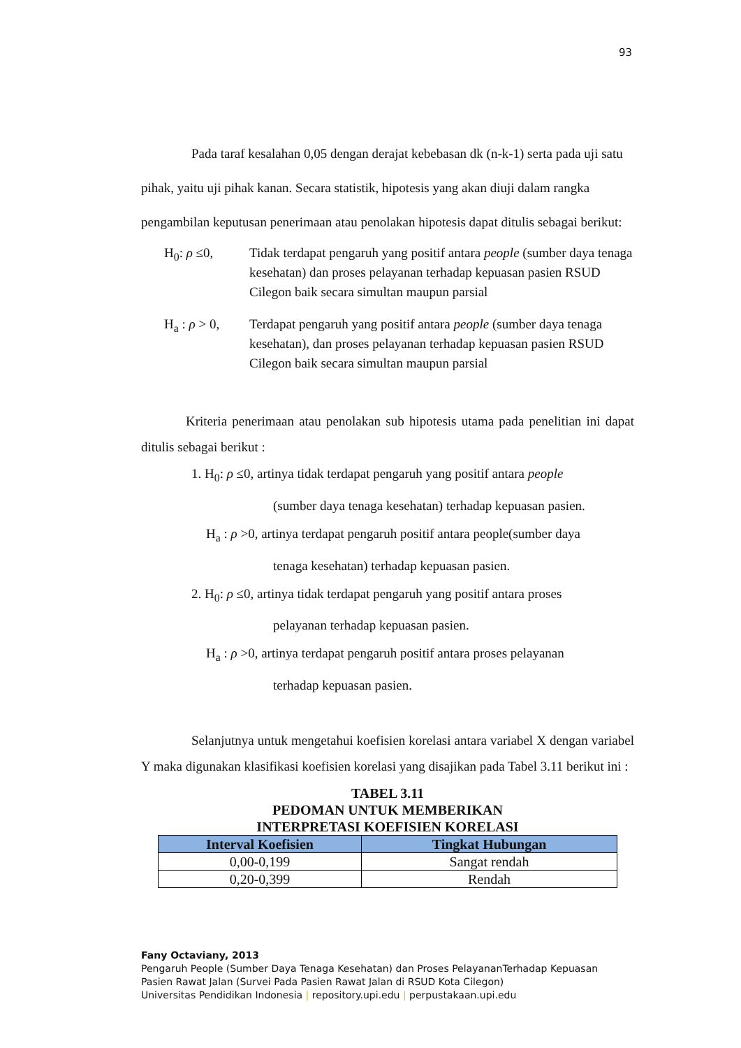93
Pada taraf kesalahan 0,05 dengan derajat kebebasan dk (n-k-1) serta pada uji satu pihak, yaitu uji pihak kanan. Secara statistik, hipotesis yang akan diuji dalam rangka pengambilan keputusan penerimaan atau penolakan hipotesis dapat ditulis sebagai berikut:
H<sub>0</sub>: ρ ≤0, Tidak terdapat pengaruh yang positif antara people (sumber daya tenaga kesehatan) dan proses pelayanan terhadap kepuasan pasien RSUD Cilegon baik secara simultan maupun parsial
H<sub>a</sub> : ρ > 0,
Terdapat pengaruh yang positif antara people (sumber daya tenaga kesehatan), dan proses pelayanan terhadap kepuasan pasien RSUD Cilegon baik secara simultan maupun parsial
Kriteria penerimaan atau penolakan sub hipotesis utama pada penelitian ini dapat ditulis sebagai berikut :
1. H<sub>0</sub>: ρ ≤0, artinya tidak terdapat pengaruh yang positif antara people
(sumber daya tenaga kesehatan) terhadap kepuasan pasien.
H<sub>a</sub> : ρ >0, artinya terdapat pengaruh positif antara people(sumber daya
tenaga kesehatan) terhadap kepuasan pasien.
2. H<sub>0</sub>: ρ ≤0, artinya tidak terdapat pengaruh yang positif antara proses
pelayanan terhadap kepuasan pasien.
H<sub>a</sub> : ρ >0, artinya terdapat pengaruh positif antara proses pelayanan
terhadap kepuasan pasien.
Selanjutnya untuk mengetahui koefisien korelasi antara variabel X dengan variabel Y maka digunakan klasifikasi koefisien korelasi yang disajikan pada Tabel 3.11 berikut ini :
TABEL 3.11
PEDOMAN UNTUK MEMBERIKAN
INTERPRETASI KOEFISIEN KORELASI
| Interval Koefisien | Tingkat Hubungan |
| --- | --- |
| 0,00-0,199 | Sangat rendah |
| 0,20-0,399 | Rendah |
Fany Octaviany, 2013
Pengaruh People (Sumber Daya Tenaga Kesehatan) dan Proses PelayananTerhadap Kepuasan
Pasien Rawat Jalan (Survei Pada Pasien Rawat Jalan di RSUD Kota Cilegon)
Universitas Pendidikan Indonesia | repository.upi.edu | perpustakaan.upi.edu